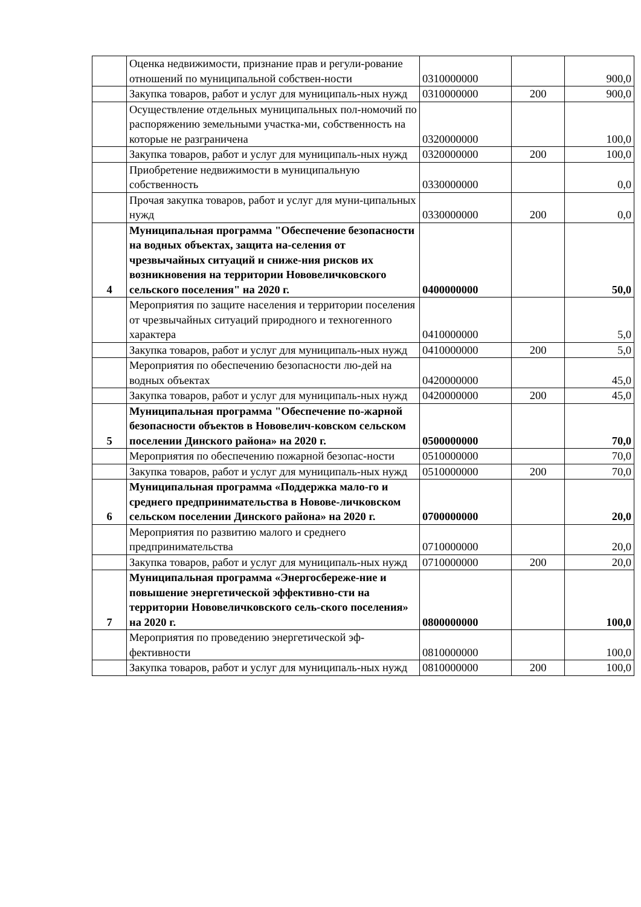| | Оценка недвижимости, признание прав и регули-рование отношений по муниципальной собствен-ности | 0310000000 | | 900,0 |
| | Закупка товаров, работ и услуг для муниципаль-ных нужд | 0310000000 | 200 | 900,0 |
| | Осуществление отдельных муниципальных пол-номочий по распоряжению земельными участка-ми, собственность на которые не разграничена | 0320000000 | | 100,0 |
| | Закупка товаров, работ и услуг для муниципаль-ных нужд | 0320000000 | 200 | 100,0 |
| | Приобретение недвижимости в муниципальную собственность | 0330000000 | | 0,0 |
| | Прочая закупка товаров, работ и услуг для муни-ципальных нужд | 0330000000 | 200 | 0,0 |
| 4 | Муниципальная программа "Обеспечение безопасности на водных объектах, защита на-селения от чрезвычайных ситуаций и сниже-ния рисков их возникновения на территории Нововеличковского сельского поселения" на 2020 г. | 0400000000 | | 50,0 |
| | Мероприятия по защите населения и территории поселения от чрезвычайных ситуаций природного и техногенного характера | 0410000000 | | 5,0 |
| | Закупка товаров, работ и услуг для муниципаль-ных нужд | 0410000000 | 200 | 5,0 |
| | Мероприятия по обеспечению безопасности лю-дей на водных объектах | 0420000000 | | 45,0 |
| | Закупка товаров, работ и услуг для муниципаль-ных нужд | 0420000000 | 200 | 45,0 |
| 5 | Муниципальная программа "Обеспечение по-жарной безопасности объектов в Нововелич-ковском сельском поселении Динского района» на 2020 г. | 0500000000 | | 70,0 |
| | Мероприятия по обеспечению пожарной безопас-ности | 0510000000 | | 70,0 |
| | Закупка товаров, работ и услуг для муниципаль-ных нужд | 0510000000 | 200 | 70,0 |
| 6 | Муниципальная программа «Поддержка мало-го и среднего предпринимательства в Нововe-личковском сельском поселении Динского района» на 2020 г. | 0700000000 | | 20,0 |
| | Мероприятия по развитию малого и среднего предпринимательства | 0710000000 | | 20,0 |
| | Закупка товаров, работ и услуг для муниципаль-ных нужд | 0710000000 | 200 | 20,0 |
| 7 | Муниципальная программа «Энергосбереже-ние и повышение энергетической эффективно-сти на территории Нововеличковского сель-ского поселения» на 2020 г. | 0800000000 | | 100,0 |
| | Мероприятия по проведению энергетической эф-фективности | 0810000000 | | 100,0 |
| | Закупка товаров, работ и услуг для муниципаль-ных нужд | 0810000000 | 200 | 100,0 |